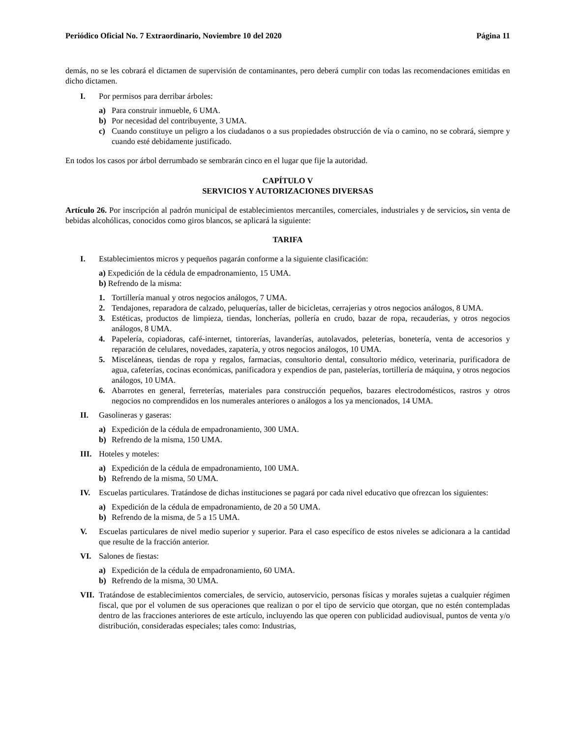Periódico Oficial No. 7 Extraordinario, Noviembre 10 del 2020 Página 11
demás, no se les cobrará el dictamen de supervisión de contaminantes, pero deberá cumplir con todas las recomendaciones emitidas en dicho dictamen.
I. Por permisos para derribar árboles:
a) Para construir inmueble, 6 UMA.
b) Por necesidad del contribuyente, 3 UMA.
c) Cuando constituye un peligro a los ciudadanos o a sus propiedades obstrucción de vía o camino, no se cobrará, siempre y cuando esté debidamente justificado.
En todos los casos por árbol derrumbado se sembrarán cinco en el lugar que fije la autoridad.
CAPÍTULO V
SERVICIOS Y AUTORIZACIONES DIVERSAS
Artículo 26. Por inscripción al padrón municipal de establecimientos mercantiles, comerciales, industriales y de servicios, sin venta de bebidas alcohólicas, conocidos como giros blancos, se aplicará la siguiente:
TARIFA
I. Establecimientos micros y pequeños pagarán conforme a la siguiente clasificación:
a) Expedición de la cédula de empadronamiento, 15 UMA.
b) Refrendo de la misma:
1. Tortillería manual y otros negocios análogos, 7 UMA.
2. Tendajones, reparadora de calzado, peluquerías, taller de bicicletas, cerrajerias y otros negocios análogos, 8 UMA.
3. Estéticas, productos de limpieza, tiendas, loncherías, pollería en crudo, bazar de ropa, recauderías, y otros negocios análogos, 8 UMA.
4. Papelería, copiadoras, café-internet, tintorerías, lavanderías, autolavados, peleterías, bonetería, venta de accesorios y reparación de celulares, novedades, zapatería, y otros negocios análogos, 10 UMA.
5. Misceláneas, tiendas de ropa y regalos, farmacias, consultorio dental, consultorio médico, veterinaria, purificadora de agua, cafeterías, cocinas económicas, panificadora y expendios de pan, pastelerías, tortillería de máquina, y otros negocios análogos, 10 UMA.
6. Abarrotes en general, ferreterías, materiales para construcción pequeños, bazares electrodomésticos, rastros y otros negocios no comprendidos en los numerales anteriores o análogos a los ya mencionados, 14 UMA.
II. Gasolineras y gaseras:
a) Expedición de la cédula de empadronamiento, 300 UMA.
b) Refrendo de la misma, 150 UMA.
III. Hoteles y moteles:
a) Expedición de la cédula de empadronamiento, 100 UMA.
b) Refrendo de la misma, 50 UMA.
IV. Escuelas particulares. Tratándose de dichas instituciones se pagará por cada nivel educativo que ofrezcan los siguientes:
a) Expedición de la cédula de empadronamiento, de 20 a 50 UMA.
b) Refrendo de la misma, de 5 a 15 UMA.
V. Escuelas particulares de nivel medio superior y superior. Para el caso específico de estos niveles se adicionara a la cantidad que resulte de la fracción anterior.
VI. Salones de fiestas:
a) Expedición de la cédula de empadronamiento, 60 UMA.
b) Refrendo de la misma, 30 UMA.
VII. Tratándose de establecimientos comerciales, de servicio, autoservicio, personas físicas y morales sujetas a cualquier régimen fiscal, que por el volumen de sus operaciones que realizan o por el tipo de servicio que otorgan, que no estén contempladas dentro de las fracciones anteriores de este artículo, incluyendo las que operen con publicidad audiovisual, puntos de venta y/o distribución, consideradas especiales; tales como: Industrias,